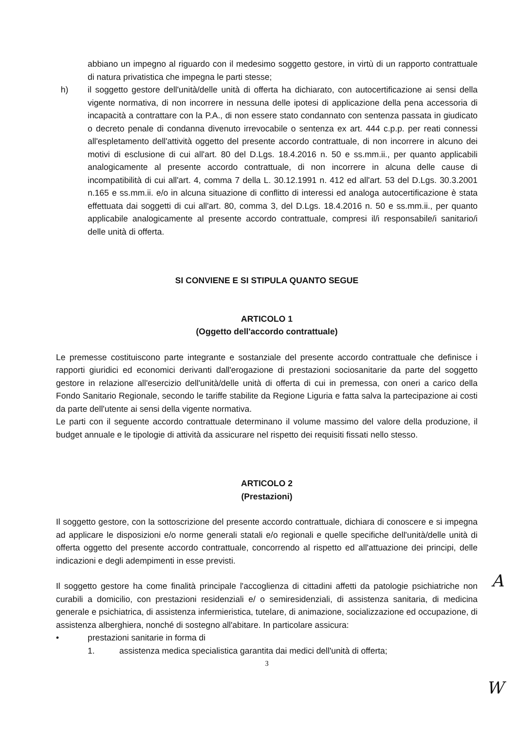abbiano un impegno al riguardo con il medesimo soggetto gestore, in virtù di un rapporto contrattuale di natura privatistica che impegna le parti stesse;
h) il soggetto gestore dell'unità/delle unità di offerta ha dichiarato, con autocertificazione ai sensi della vigente normativa, di non incorrere in nessuna delle ipotesi di applicazione della pena accessoria di incapacità a contrattare con la P.A., di non essere stato condannato con sentenza passata in giudicato o decreto penale di condanna divenuto irrevocabile o sentenza ex art. 444 c.p.p. per reati connessi all'espletamento dell'attività oggetto del presente accordo contrattuale, di non incorrere in alcuno dei motivi di esclusione di cui all'art. 80 del D.Lgs. 18.4.2016 n. 50 e ss.mm.ii., per quanto applicabili analogicamente al presente accordo contrattuale, di non incorrere in alcuna delle cause di incompatibilità di cui all'art. 4, comma 7 della L. 30.12.1991 n. 412 ed all'art. 53 del D.Lgs. 30.3.2001 n.165 e ss.mm.ii. e/o in alcuna situazione di conflitto di interessi ed analoga autocertificazione è stata effettuata dai soggetti di cui all'art. 80, comma 3, del D.Lgs. 18.4.2016 n. 50 e ss.mm.ii., per quanto applicabile analogicamente al presente accordo contrattuale, compresi il/i responsabile/i sanitario/i delle unità di offerta.
SI CONVIENE E SI STIPULA QUANTO SEGUE
ARTICOLO 1
(Oggetto dell'accordo contrattuale)
Le premesse costituiscono parte integrante e sostanziale del presente accordo contrattuale che definisce i rapporti giuridici ed economici derivanti dall'erogazione di prestazioni sociosanitarie da parte del soggetto gestore in relazione all'esercizio dell'unità/delle unità di offerta di cui in premessa, con oneri a carico della Fondo Sanitario Regionale, secondo le tariffe stabilite da Regione Liguria e fatta salva la partecipazione ai costi da parte dell'utente ai sensi della vigente normativa.
Le parti con il seguente accordo contrattuale determinano il volume massimo del valore della produzione, il budget annuale e le tipologie di attività da assicurare nel rispetto dei requisiti fissati nello stesso.
ARTICOLO 2
(Prestazioni)
Il soggetto gestore, con la sottoscrizione del presente accordo contrattuale, dichiara di conoscere e si impegna ad applicare le disposizioni e/o norme generali statali e/o regionali e quelle specifiche dell'unità/delle unità di offerta oggetto del presente accordo contrattuale, concorrendo al rispetto ed all'attuazione dei principi, delle indicazioni e degli adempimenti in esse previsti.
Il soggetto gestore ha come finalità principale l'accoglienza di cittadini affetti da patologie psichiatriche non curabili a domicilio, con prestazioni residenziali e/ o semiresidenziali, di assistenza sanitaria, di medicina generale e psichiatrica, di assistenza infermieristica, tutelare, di animazione, socializzazione ed occupazione, di assistenza alberghiera, nonché di sostegno all'abitare. In particolare assicura:
• prestazioni sanitarie in forma di
1. assistenza medica specialistica garantita dai medici dell'unità di offerta;
3
A
W